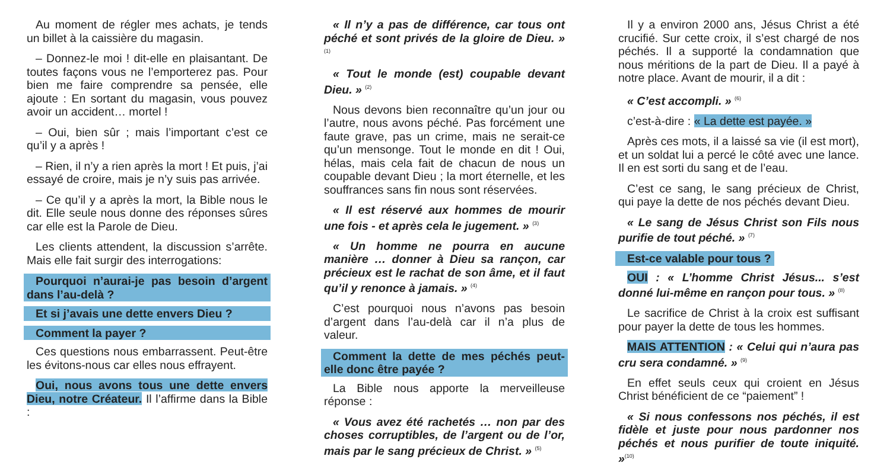Au moment de régler mes achats, je tends un billet à la caissière du magasin.
– Donnez-le moi ! dit-elle en plaisantant. De toutes façons vous ne l’emporterez pas. Pour bien me faire comprendre sa pensée, elle ajoute : En sortant du magasin, vous pouvez avoir un accident… mortel !
– Oui, bien sûr ; mais l’important c’est ce qu’il y a après !
– Rien, il n’y a rien après la mort ! Et puis, j’ai essayé de croire, mais je n’y suis pas arrivée.
– Ce qu’il y a après la mort, la Bible nous le dit. Elle seule nous donne des réponses sûres car elle est la Parole de Dieu.
Les clients attendent, la discussion s’arrête. Mais elle fait surgir des interrogations:
Pourquoi n’aurai-je pas besoin d’argent dans l’au-delà ?
Et si j’avais une dette envers Dieu ?
Comment la payer ?
Ces questions nous embarrassent. Peut-être les évitons-nous car elles nous effrayent.
Oui, nous avons tous une dette envers Dieu, notre Créateur. Il l’affirme dans la Bible :
« Il n’y a pas de différence, car tous ont péché et sont privés de la gloire de Dieu. » <sup>(1)</sup>
« Tout le monde (est) coupable devant Dieu. » <sup>(2)</sup>
Nous devons bien reconnaître qu’un jour ou l’autre, nous avons péché. Pas forcément une faute grave, pas un crime, mais ne serait-ce qu’un mensonge. Tout le monde en dit ! Oui, hélas, mais cela fait de chacun de nous un coupable devant Dieu ; la mort éternelle, et les souffrances sans fin nous sont réservées.
« Il est réservé aux hommes de mourir une fois - et après cela le jugement. » <sup>(3)</sup>
« Un homme ne pourra en aucune manière … donner à Dieu sa rançon, car précieux est le rachat de son âme, et il faut qu’il y renonce à jamais. » <sup>(4)</sup>
C’est pourquoi nous n’avons pas besoin d’argent dans l’au-delà car il n’a plus de valeur.
Comment la dette de mes péchés peut-elle donc être payée ?
La Bible nous apporte la merveilleuse réponse :
« Vous avez été rachetés … non par des choses corruptibles, de l’argent ou de l’or, mais par le sang précieux de Christ. » <sup>(5)</sup>
Il y a environ 2000 ans, Jésus Christ a été crucifié. Sur cette croix, il s’est chargé de nos péchés. Il a supporté la condamnation que nous méritions de la part de Dieu. Il a payé à notre place. Avant de mourir, il a dit :
« C’est accompli. » <sup>(6)</sup>
c’est-à-dire : « La dette est payée. »
Après ces mots, il a laissé sa vie (il est mort), et un soldat lui a percé le côté avec une lance. Il en est sorti du sang et de l’eau.
C’est ce sang, le sang précieux de Christ, qui paye la dette de nos péchés devant Dieu.
« Le sang de Jésus Christ son Fils nous purifie de tout péché. » <sup>(7)</sup>
Est-ce valable pour tous ?
OUI : « L’homme Christ Jésus... s’est donné lui-même en rançon pour tous. » <sup>(8)</sup>
Le sacrifice de Christ à la croix est suffisant pour payer la dette de tous les hommes.
MAIS ATTENTION : « Celui qui n’aura pas cru sera condamné. » <sup>(9)</sup>
En effet seuls ceux qui croient en Jésus Christ bénéficient de ce “paiement” !
« Si nous confessons nos péchés, il est fidèle et juste pour nous pardonner nos péchés et nous purifier de toute iniquité. »<sup>(10)</sup>